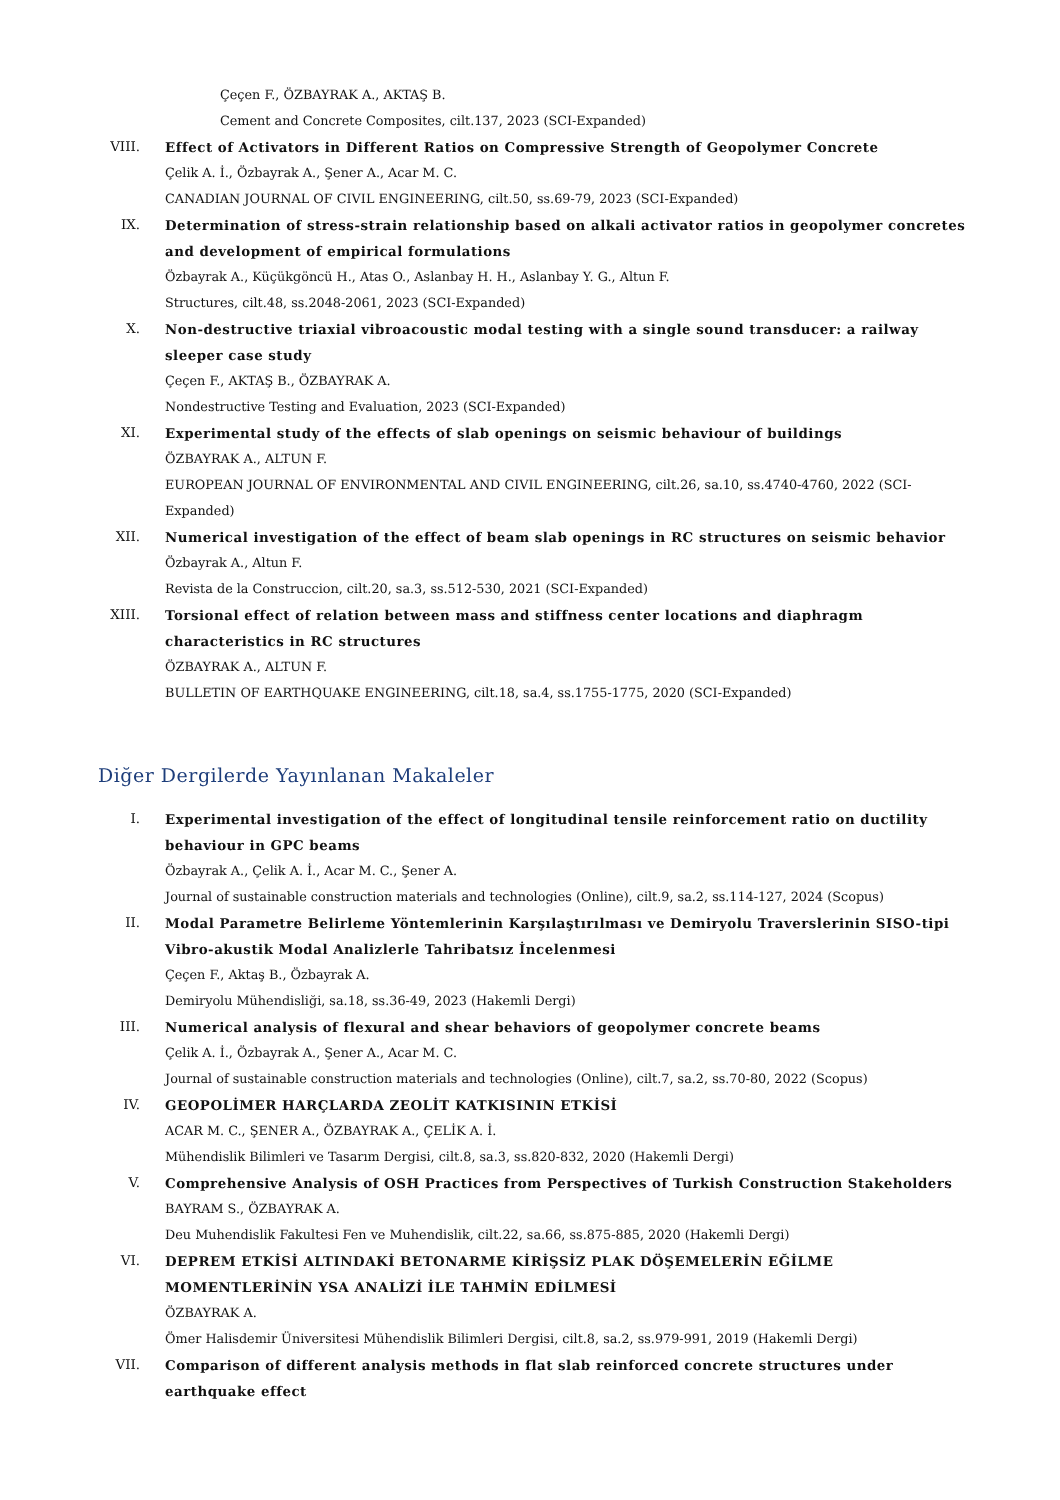Çeçen F., ÖZBAYRAK A., AKTAŞ B.
Cement and Concrete Composites, cilt.137, 2023 (SCI-Expanded)
VIII. Effect of Activators in Different Ratios on Compressive Strength of Geopolymer Concrete
Çelik A. İ., Özbayrak A., Şener A., Acar M. C.
CANADIAN JOURNAL OF CIVIL ENGINEERING, cilt.50, ss.69-79, 2023 (SCI-Expanded)
IX. Determination of stress-strain relationship based on alkali activator ratios in geopolymer concretes and development of empirical formulations
Özbayrak A., Küçükgöncü H., Atas O., Aslanbay H. H., Aslanbay Y. G., Altun F.
Structures, cilt.48, ss.2048-2061, 2023 (SCI-Expanded)
X. Non-destructive triaxial vibroacoustic modal testing with a single sound transducer: a railway sleeper case study
Çeçen F., AKTAŞ B., ÖZBAYRAK A.
Nondestructive Testing and Evaluation, 2023 (SCI-Expanded)
XI. Experimental study of the effects of slab openings on seismic behaviour of buildings
ÖZBAYRAK A., ALTUN F.
EUROPEAN JOURNAL OF ENVIRONMENTAL AND CIVIL ENGINEERING, cilt.26, sa.10, ss.4740-4760, 2022 (SCI-Expanded)
XII. Numerical investigation of the effect of beam slab openings in RC structures on seismic behavior
Özbayrak A., Altun F.
Revista de la Construccion, cilt.20, sa.3, ss.512-530, 2021 (SCI-Expanded)
XIII. Torsional effect of relation between mass and stiffness center locations and diaphragm characteristics in RC structures
ÖZBAYRAK A., ALTUN F.
BULLETIN OF EARTHQUAKE ENGINEERING, cilt.18, sa.4, ss.1755-1775, 2020 (SCI-Expanded)
Diğer Dergilerde Yayınlanan Makaleler
I. Experimental investigation of the effect of longitudinal tensile reinforcement ratio on ductility behaviour in GPC beams
Özbayrak A., Çelik A. İ., Acar M. C., Şener A.
Journal of sustainable construction materials and technologies (Online), cilt.9, sa.2, ss.114-127, 2024 (Scopus)
II. Modal Parametre Belirleme Yöntemlerinin Karşılaştırılması ve Demiryolu Traverslerinin SISO-tipi Vibro-akustik Modal Analizlerle Tahribatsız İncelenmesi
Çeçen F., Aktaş B., Özbayrak A.
Demiryolu Mühendisliği, sa.18, ss.36-49, 2023 (Hakemli Dergi)
III. Numerical analysis of flexural and shear behaviors of geopolymer concrete beams
Çelik A. İ., Özbayrak A., Şener A., Acar M. C.
Journal of sustainable construction materials and technologies (Online), cilt.7, sa.2, ss.70-80, 2022 (Scopus)
IV. GEOPOLİMER HARÇLARDA ZEOLİT KATKISININ ETKİSİ
ACAR M. C., ŞENER A., ÖZBAYRAK A., ÇELİK A. İ.
Mühendislik Bilimleri ve Tasarım Dergisi, cilt.8, sa.3, ss.820-832, 2020 (Hakemli Dergi)
V. Comprehensive Analysis of OSH Practices from Perspectives of Turkish Construction Stakeholders
BAYRAM S., ÖZBAYRAK A.
Deu Muhendislik Fakultesi Fen ve Muhendislik, cilt.22, sa.66, ss.875-885, 2020 (Hakemli Dergi)
VI. DEPREM ETKİSİ ALTINDAKİ BETONARME KİRİŞSİZ PLAK DÖŞEMELERİN EĞİLME MOMENTLERİNİN YSA ANALİZİ İLE TAHMİN EDİLMESİ
ÖZBAYRAK A.
Ömer Halisdemir Üniversitesi Mühendislik Bilimleri Dergisi, cilt.8, sa.2, ss.979-991, 2019 (Hakemli Dergi)
VII. Comparison of different analysis methods in flat slab reinforced concrete structures under earthquake effect